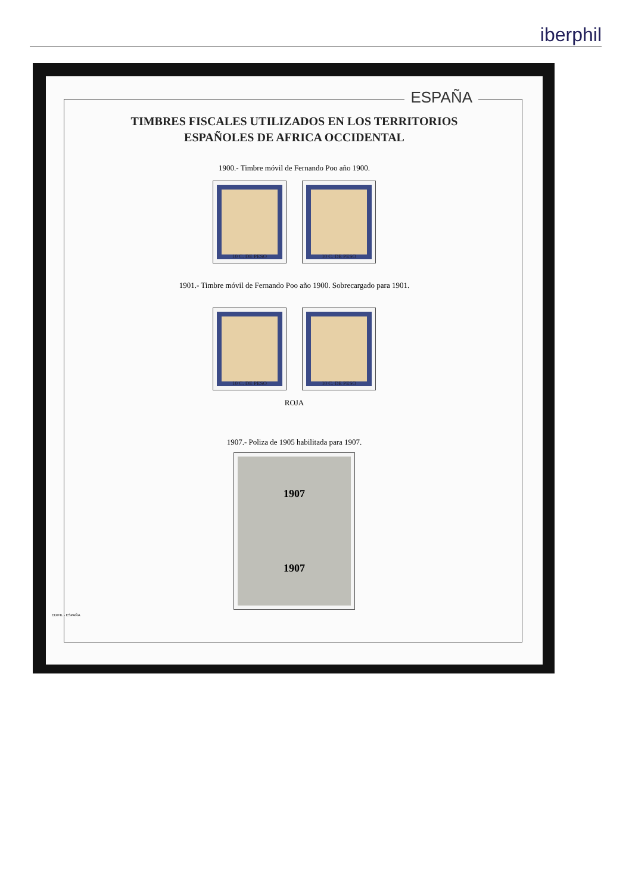iberphil
ESPAÑA
TIMBRES FISCALES UTILIZADOS EN LOS TERRITORIOS
ESPAÑOLES DE AFRICA OCCIDENTAL
1900.- Timbre móvil de Fernando Poo año 1900.
10 C. DE PESO 10 C. DE PESO
1901.- Timbre móvil de Fernando Poo año 1900. Sobrecargado para 1901.
10 C. DE PESO 10 C. DE PESO
ROJA
1907.- Poliza de 1905 habilitada para 1907.
1907
1907
EDIFIL - ESPAÑA